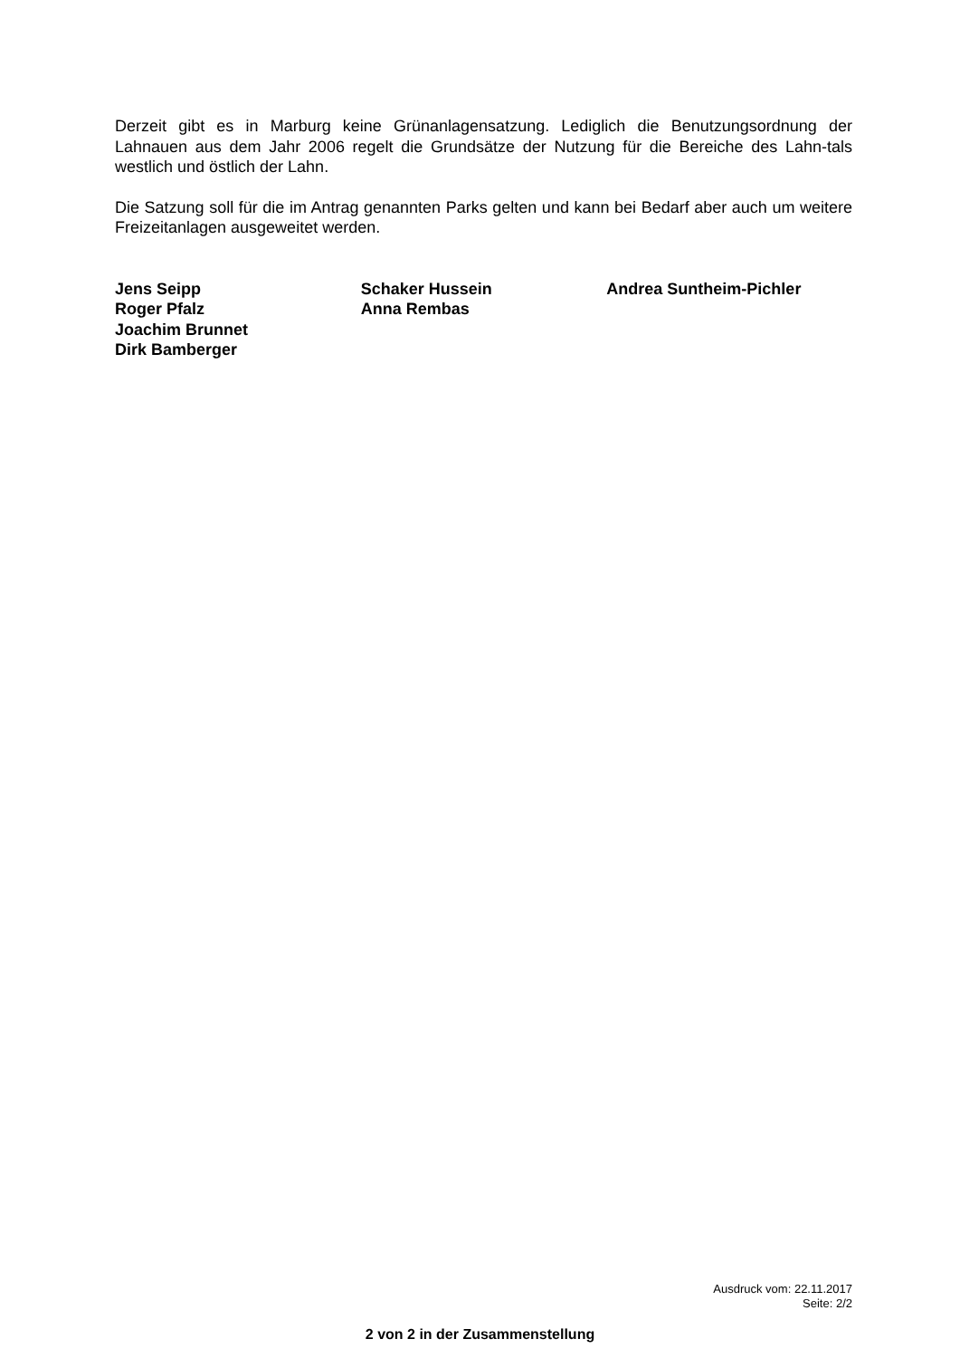Derzeit gibt es in Marburg keine Grünanlagensatzung. Lediglich die Benutzungsordnung der Lahnauen aus dem Jahr 2006 regelt die Grundsätze der Nutzung für die Bereiche des Lahn-tals westlich und östlich der Lahn.
Die Satzung soll für die im Antrag genannten Parks gelten und kann bei Bedarf aber auch um weitere Freizeitanlagen ausgeweitet werden.
Jens Seipp
Roger Pfalz
Joachim Brunnet
Dirk Bamberger
Schaker Hussein
Anna Rembas
Andrea Suntheim-Pichler
Ausdruck vom: 22.11.2017
Seite: 2/2
2 von 2 in der Zusammenstellung